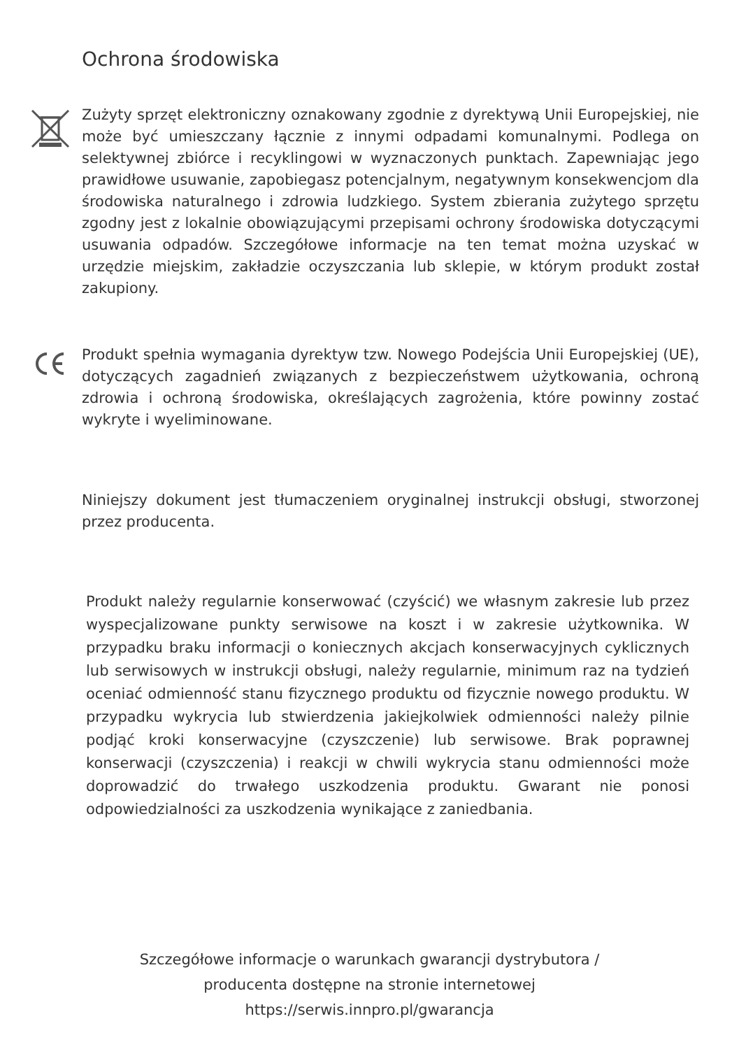Ochrona środowiska
Zużyty sprzęt elektroniczny oznakowany zgodnie z dyrektywą Unii Europejskiej, nie może być umieszczany łącznie z innymi odpadami komunalnymi. Podlega on selektywnej zbiórce i recyklingowi w wyznaczonych punktach. Zapewniając jego prawidłowe usuwanie, zapobiegasz potencjalnym, negatywnym konsekwencjom dla środowiska naturalnego i zdrowia ludzkiego. System zbierania zużytego sprzętu zgodny jest z lokalnie obowiązującymi przepisami ochrony środowiska dotyczącymi usuwania odpadów. Szczegółowe informacje na ten temat można uzyskać w urzędzie miejskim, zakładzie oczyszczania lub sklepie, w którym produkt został zakupiony.
Produkt spełnia wymagania dyrektyw tzw. Nowego Podejścia Unii Europejskiej (UE), dotyczących zagadnień związanych z bezpieczeństwem użytkowania, ochroną zdrowia i ochroną środowiska, określających zagrożenia, które powinny zostać wykryte i wyeliminowane.
Niniejszy dokument jest tłumaczeniem oryginalnej instrukcji obsługi, stworzonej przez producenta.
Produkt należy regularnie konserwować (czyścić) we własnym zakresie lub przez wyspecjalizowane punkty serwisowe na koszt i w zakresie użytkownika. W przypadku braku informacji o koniecznych akcjach konserwacyjnych cyklicznych lub serwisowych w instrukcji obsługi, należy regularnie, minimum raz na tydzień oceniać odmienność stanu fizycznego produktu od fizycznie nowego produktu. W przypadku wykrycia lub stwierdzenia jakiejkolwiek odmienności należy pilnie podjąć kroki konserwacyjne (czyszczenie) lub serwisowe. Brak poprawnej konserwacji (czyszczenia) i reakcji w chwili wykrycia stanu odmienności może doprowadzić do trwałego uszkodzenia produktu. Gwarant nie ponosi odpowiedzialności za uszkodzenia wynikające z zaniedbania.
Szczegółowe informacje o warunkach gwarancji dystrybutora /
producenta dostępne na stronie internetowej
https://serwis.innpro.pl/gwarancja